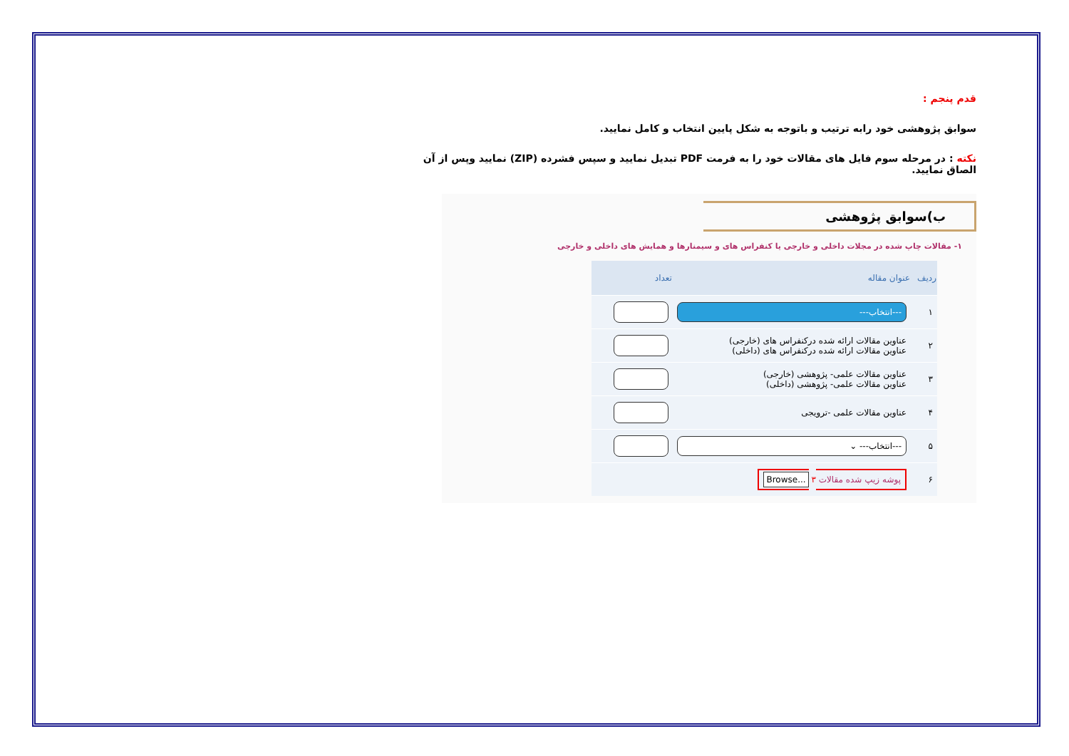قدم پنجم :
سوابق پژوهشی خود رابه ترتیب و باتوجه به شکل پایین انتخاب و کامل نمایید.
نکته : در مرحله سوم فایل های مقالات خود را به فرمت PDF تبدیل نمایید و سپس فشرده (ZIP) نمایید وپس از آن الصاق نمایید.
ب)سوابق پژوهشی
۱- مقالات چاپ شده در مجلات داخلی و خارجی یا کنفراس های و سیمنارها و همایش های داخلی و خارجی
| ردیف | عنوان مقاله | تعداد |
| --- | --- | --- |
| ۱ | ---انتخاب--- | |
| ۲ | عناوین مقالات ارائه شده درکنفراس های (خارجی) عناوین مقالات ارائه شده درکنفراس های (داخلی) | |
| ۳ | عناوین مقالات علمی- پژوهشی (خارجی) عناوین مقالات علمی- پژوهشی (داخلی) | |
| ۴ | عناوین مقالات علمی -ترویجی | |
| ۵ | ---انتخاب--- ⌄ | |
| ۶ | پوشه زیپ شده مقالات Browse... ۳ | |